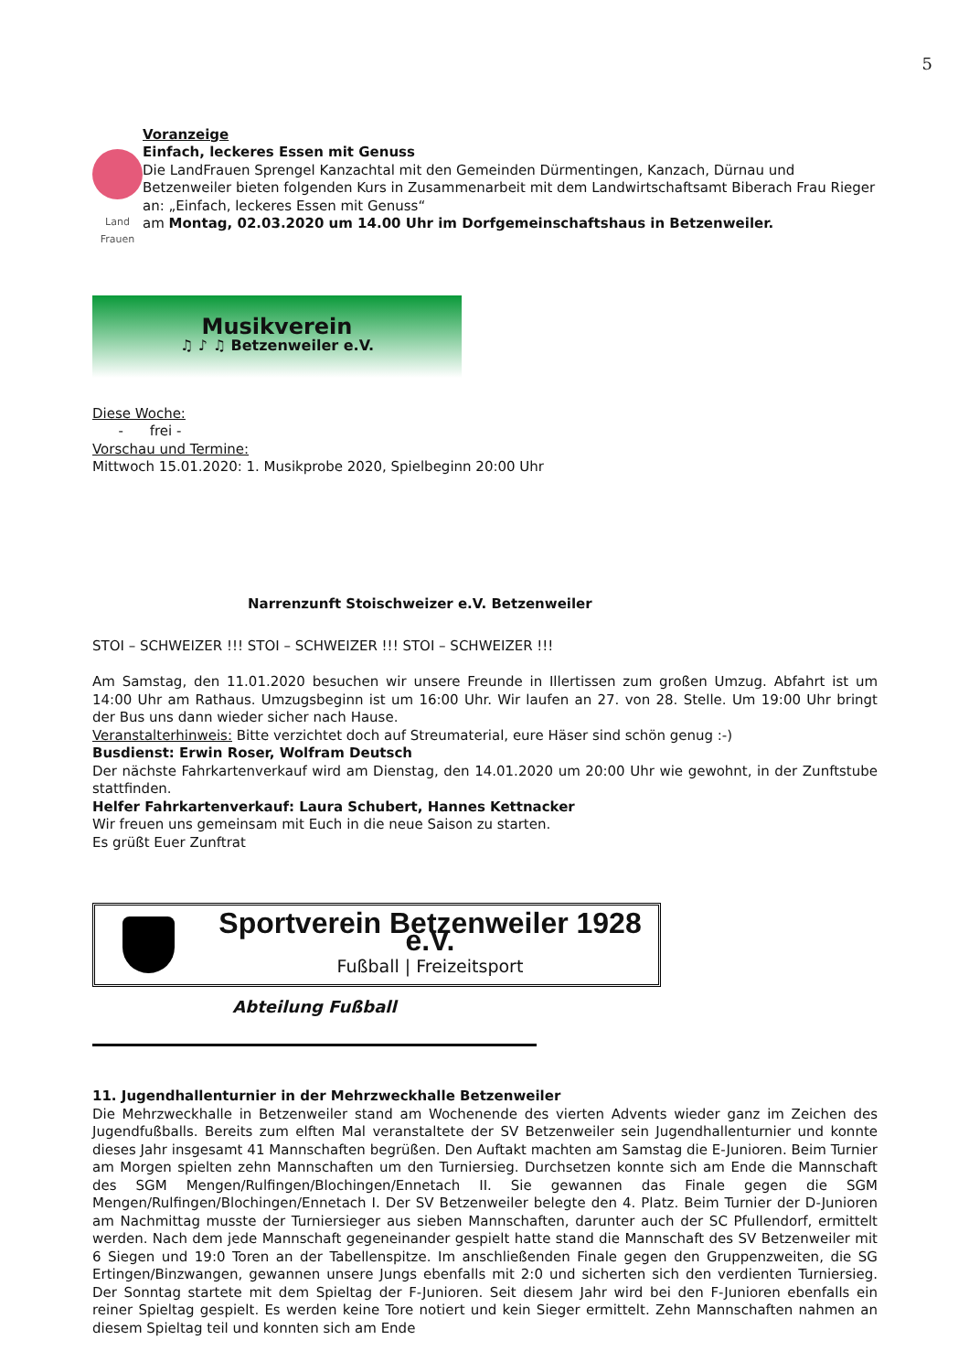5
Land Frauen
Voranzeige
Einfach, leckeres Essen mit Genuss
Die LandFrauen Sprengel Kanzachtal mit den Gemeinden Dürmentingen, Kanzach, Dürnau und Betzenweiler bieten folgenden Kurs in Zusammenarbeit mit dem Landwirtschaftsamt Biberach Frau Rieger an: „Einfach, leckeres Essen mit Genuss“
am Montag, 02.03.2020 um 14.00 Uhr im Dorfgemeinschaftshaus in Betzenweiler.
Musikverein
♫ ♪ ♫ Betzenweiler e.V.
Diese Woche:
- frei -
Vorschau und Termine:
Mittwoch 15.01.2020: 1. Musikprobe 2020, Spielbeginn 20:00 Uhr
Narrenzunft Stoischweizer e.V. Betzenweiler
STOI – SCHWEIZER !!! STOI – SCHWEIZER !!! STOI – SCHWEIZER !!!
Am Samstag, den 11.01.2020 besuchen wir unsere Freunde in Illertissen zum großen Umzug. Abfahrt ist um 14:00 Uhr am Rathaus. Umzugsbeginn ist um 16:00 Uhr. Wir laufen an 27. von 28. Stelle. Um 19:00 Uhr bringt der Bus uns dann wieder sicher nach Hause.
Veranstalterhinweis: Bitte verzichtet doch auf Streumaterial, eure Häser sind schön genug :-)
Busdienst: Erwin Roser, Wolfram Deutsch
Der nächste Fahrkartenverkauf wird am Dienstag, den 14.01.2020 um 20:00 Uhr wie gewohnt, in der Zunftstube stattfinden.
Helfer Fahrkartenverkauf: Laura Schubert, Hannes Kettnacker
Wir freuen uns gemeinsam mit Euch in die neue Saison zu starten.
Es grüßt Euer Zunftrat
Sportverein Betzenweiler 1928 e.V.
Fußball | Freizeitsport
Abteilung Fußball
11. Jugendhallenturnier in der Mehrzweckhalle Betzenweiler
Die Mehrzweckhalle in Betzenweiler stand am Wochenende des vierten Advents wieder ganz im Zeichen des Jugendfußballs. Bereits zum elften Mal veranstaltete der SV Betzenweiler sein Jugendhallenturnier und konnte dieses Jahr insgesamt 41 Mannschaften begrüßen. Den Auftakt machten am Samstag die E-Junioren. Beim Turnier am Morgen spielten zehn Mannschaften um den Turniersieg. Durchsetzen konnte sich am Ende die Mannschaft des SGM Mengen/Rulfingen/Blochingen/Ennetach II. Sie gewannen das Finale gegen die SGM Mengen/Rulfingen/Blochingen/Ennetach I. Der SV Betzenweiler belegte den 4. Platz. Beim Turnier der D-Junioren am Nachmittag musste der Turniersieger aus sieben Mannschaften, darunter auch der SC Pfullendorf, ermittelt werden. Nach dem jede Mannschaft gegeneinander gespielt hatte stand die Mannschaft des SV Betzenweiler mit 6 Siegen und 19:0 Toren an der Tabellenspitze. Im anschließenden Finale gegen den Gruppenzweiten, die SG Ertingen/Binzwangen, gewannen unsere Jungs ebenfalls mit 2:0 und sicherten sich den verdienten Turniersieg. Der Sonntag startete mit dem Spieltag der F-Junioren. Seit diesem Jahr wird bei den F-Junioren ebenfalls ein reiner Spieltag gespielt. Es werden keine Tore notiert und kein Sieger ermittelt. Zehn Mannschaften nahmen an diesem Spieltag teil und konnten sich am Ende